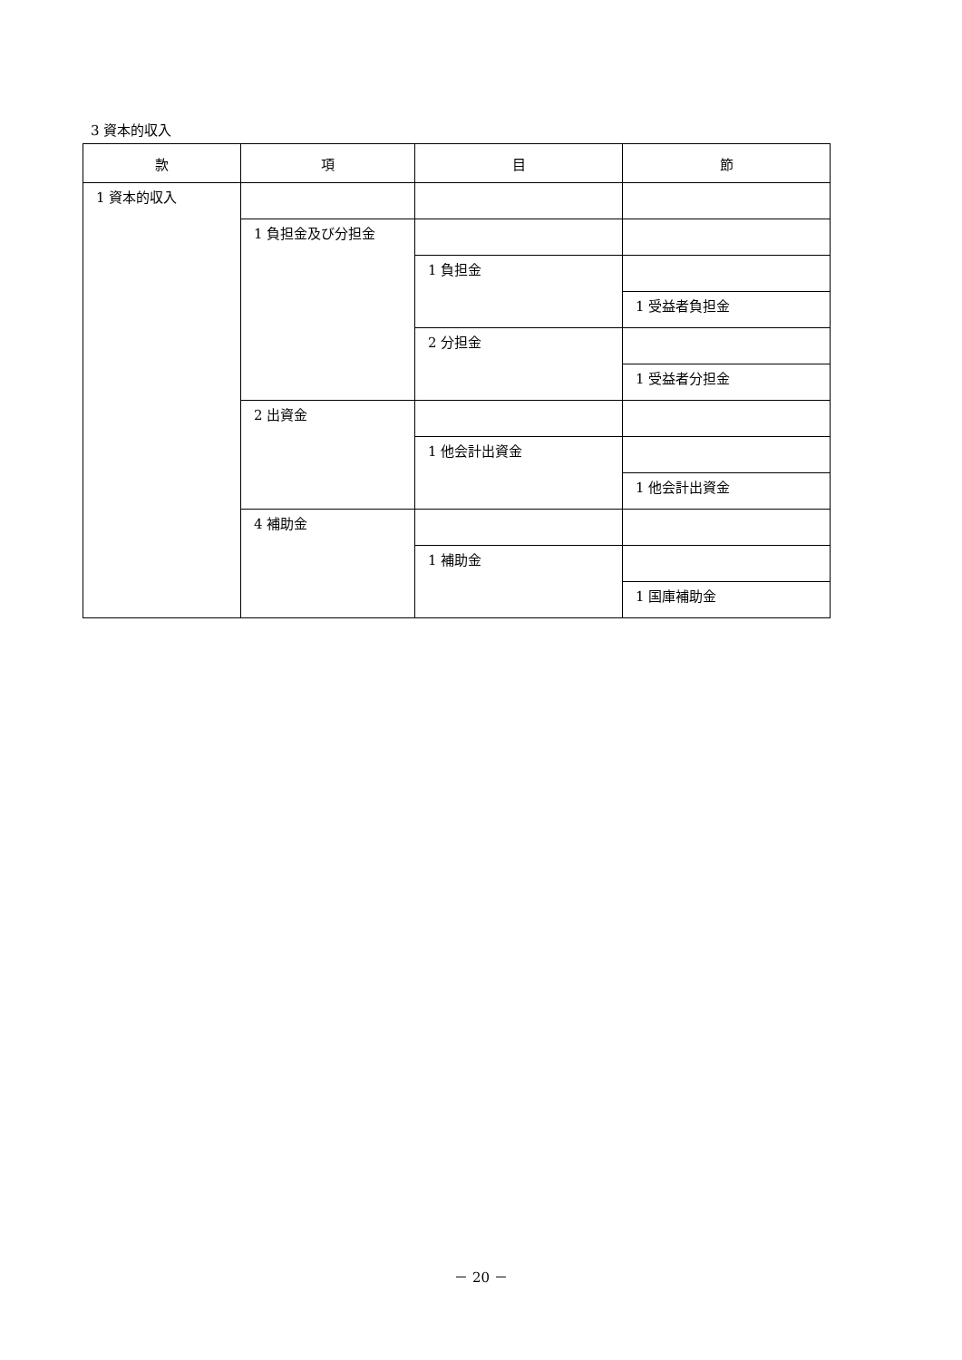3 資本的収入
| 款 | 項 | 目 | 節 |
| --- | --- | --- | --- |
| 1 資本的収入 | | | |
| | 1 負担金及び分担金 | | |
| | | 1 負担金 | |
| | | | 1 受益者負担金 |
| | | 2 分担金 | |
| | | | 1 受益者分担金 |
| | 2 出資金 | | |
| | | 1 他会計出資金 | |
| | | | 1 他会計出資金 |
| | 4 補助金 | | |
| | | 1 補助金 | |
| | | | 1 国庫補助金 |
－ 20 －